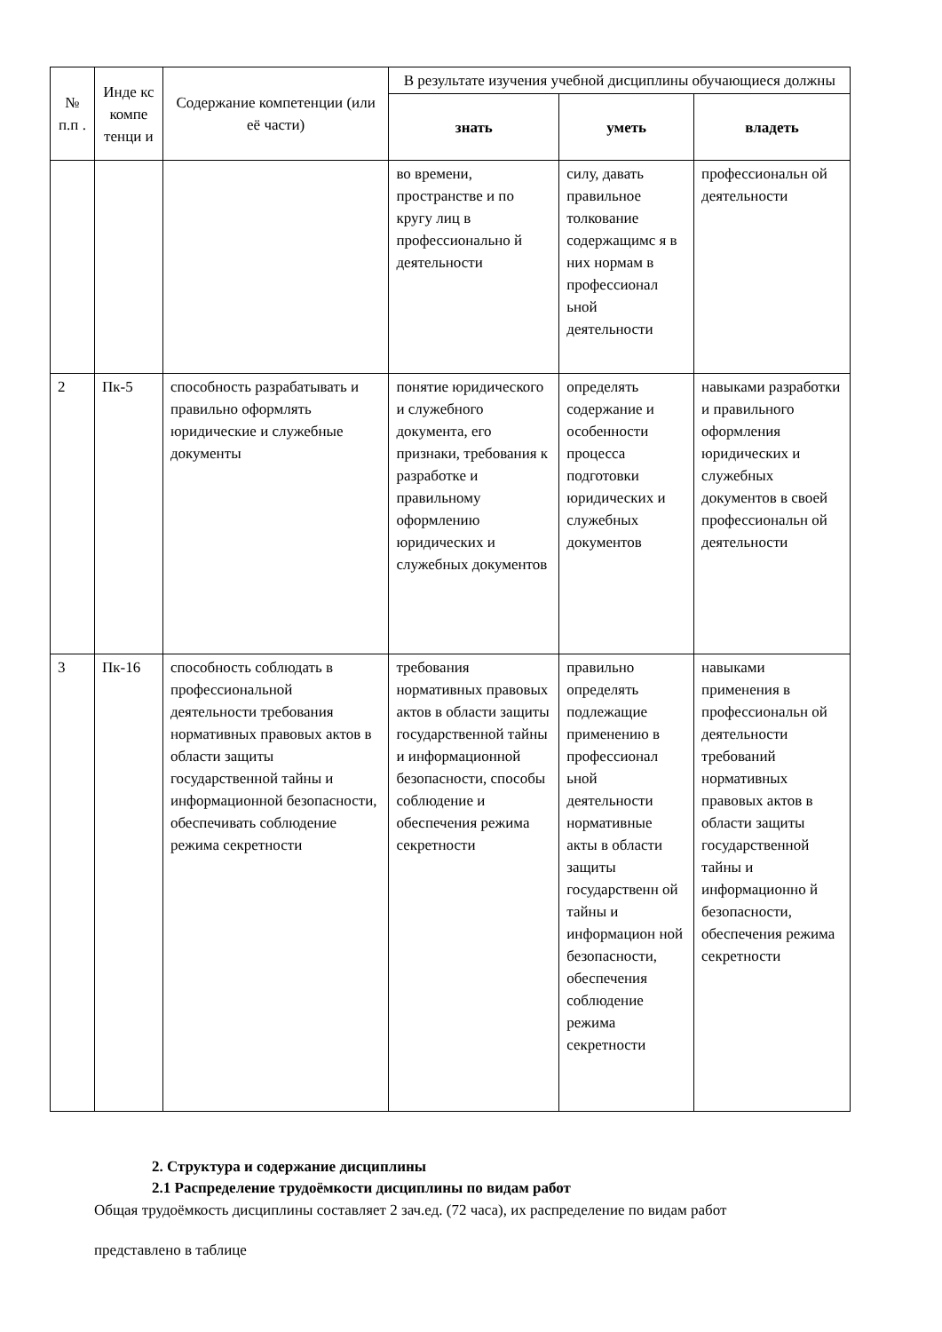| № п.п . | Инде кс компе тенци и | Содержание компетенции (или её части) | В результате изучения учебной дисциплины обучающиеся должны | | |
| --- | --- | --- | --- | --- | --- |
| | | | знать | уметь | владеть |
| | | | во времени, пространстве и по кругу лиц в профессионально й деятельности | силу, давать правильное толкование содержащимс я в них нормам в профессионал ьной деятельности | профессиональн ой деятельности |
| 2 | Пк-5 | способность разрабатывать и правильно оформлять юридические и служебные документы | понятие юридического и служебного документа, его признаки, требования к разработке и правильному оформлению юридических и служебных документов | определять содержание и особенности процесса подготовки юридических и служебных документов | навыками разработки и правильного оформления юридических и служебных документов в своей профессиональн ой деятельности |
| 3 | Пк-16 | способность соблюдать в профессиональной деятельности требования нормативных правовых актов в области защиты государственной тайны и информационной безопасности, обеспечивать соблюдение режима секретности | требования нормативных правовых актов в области защиты государственной тайны и информационной безопасности, способы соблюдение и обеспечения режима секретности | правильно определять подлежащие применению в профессионал ьной деятельности нормативные акты в области защиты государственн ой тайны и информацион ной безопасности, обеспечения соблюдение режима секретности | навыками применения в профессиональн ой деятельности требований нормативных правовых актов в области защиты государственной тайны и информационно й безопасности, обеспечения режима секретности |
2. Структура и содержание дисциплины
2.1 Распределение трудоёмкости дисциплины по видам работ
Общая трудоёмкость дисциплины составляет 2 зач.ед. (72 часа), их распределение по видам работ
представлено в таблице